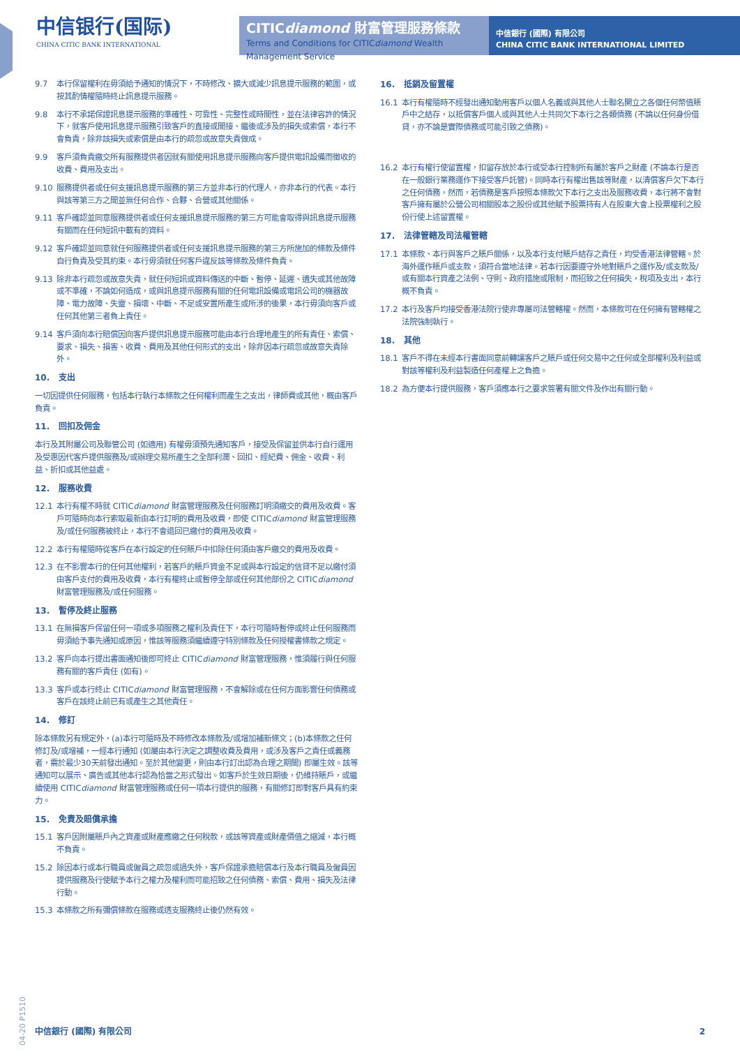中信银行(国际)
CHINA CITIC BANK INTERNATIONAL
CITICdiamond 財富管理服務條款
Terms and Conditions for CITICdiamond Wealth Management Service
中信銀行 (國際) 有限公司
CHINA CITIC BANK INTERNATIONAL LIMITED
9.7 本行保留權利在毋須給予通知的情況下，不時修改、擴大或減少訊息提示服務的範圍，或按其酌情權隨時終止訊息提示服務。
9.8 本行不承諾保證訊息提示服務的準確性、可靠性、完整性或時間性，並在法律容許的情況下，就客戶使用訊息提示服務引致客戶的直接或間接、繼後或涉及的損失或索償，本行不會負責，除非該損失或索償是由本行的疏忽或故意失責做成。
9.9 客戶須負責繳交所有服務提供者因就有關使用訊息提示服務向客戶提供電訊設備而徵收的收費、費用及支出。
9.10 服務提供者或任何支援訊息提示服務的第三方並非本行的代理人，亦非本行的代表。本行與該等第三方之間並無任何合作、合夥、合營或其他關係。
9.11 客戶確認並同意服務提供者或任何支援訊息提示服務的第三方可能會取得與訊息提示服務有關而在任何短訊中載有的資料。
9.12 客戶確認並同意就任何服務提供者或任何支援訊息提示服務的第三方所施加的條款及條件自行負責及受其約束。本行毋須就任何客戶違反該等條款及條件負責。
9.13 除非本行疏忽或故意失責，就任何短訊或資料傳送的中斷、暫停、延遲、遺失或其他故障或不準確，不論如何造成，或與訊息提示服務有關的任何電訊設備或電訊公司的機器故障、電力故障、失靈、損壞、中斷、不足或安置所產生或所涉的後果，本行毋須向客戶或任何其他第三者負上責任。
9.14 客戶須向本行賠償因向客戶提供訊息提示服務可能由本行合理地產生的所有責任、索償、要求、損失、損害、收費、費用及其他任何形式的支出，除非因本行疏忽或故意失責除外。
10. 支出
一切因提供任何服務，包括本行執行本條款之任何權利而產生之支出，律師費或其他，概由客戶負責。
11. 回扣及佣金
本行及其附屬公司及聯管公司 (如適用) 有權毋須預先通知客戶，接受及保留並供本行自行運用及受惠因代客戶提供服務及/或辦理交易所產生之全部利潤、回扣、經紀費、佣金、收費、利益、折扣或其他益處。
12. 服務收費
12.1 本行有權不時就 CITICdiamond 財富管理服務及任何服務訂明須繳交的費用及收費。客戶可隨時向本行索取最新由本行訂明的費用及收費，即使 CITICdiamond 財富管理服務及/或任何服務被終止，本行不會退回已繳付的費用及收費。
12.2 本行有權隨時從客戶在本行設定的任何賬戶中扣除任何須由客戶繳交的費用及收費。
12.3 在不影響本行的任何其他權利，若客戶的賬戶資金不足或與本行設定的信貸不足以繳付須由客戶支付的費用及收費，本行有權終止或暫停全部或任何其他部份之 CITICdiamond 財富管理服務及/或任何服務。
13. 暫停及終止服務
13.1 在無損客戶保留任何一項或多項服務之權利及責任下，本行可隨時暫停或終止任何服務而毋須給予事先通知或原因，惟該等服務須繼續遵守特別條款及任何授權書條款之規定。
13.2 客戶向本行提出書面通知後即可終止 CITICdiamond 財富管理服務，惟須履行與任何服務有關的客戶責任 (如有)。
13.3 客戶或本行終止 CITICdiamond 財富管理服務，不會解除或在任何方面影響任何債務或客戶在該終止前已有或產生之其他責任。
14. 修訂
除本條款另有規定外，(a)本行可隨時及不時修改本條款及/或增加補新條文；(b)本條款之任何修訂及/或增補，一經本行通知 (如屬由本行決定之調整收費及費用，或涉及客戶之責任或義務者，需於最少30天前發出通知。至於其他變更，則由本行訂出認為合理之期間) 即屬生效。該等通知可以展示、廣告或其他本行認為恰當之形式發出。如客戶於生效日期後，仍維持賬戶，或繼續使用 CITICdiamond 財富管理服務或任何一項本行提供的服務，有關修訂即對客戶具有約束力。
15. 免責及賠償承擔
15.1 客戶因附屬賬戶內之資產或財產應繳之任何稅款，或該等資產或財產價值之縮減，本行概不負責。
15.2 除因本行或本行職員或僱員之疏忽或過失外，客戶保證承擔賠償本行及本行職員及僱員因提供服務及行使賦予本行之權力及權利而可能招致之任何債務、索償、費用、損失及法律行動。
15.3 本條款之所有彌償條款在服務或透支服務終止後仍然有效。
16. 抵銷及留置權
16.1 本行有權隨時不經發出通知動用客戶以個人名義或與其他人士聯名開立之各個任何幣值賬戶中之結存，以抵償客戶個人或與其他人士共同欠下本行之各類債務 (不論以任何身份借貸，亦不論是實際債務或可能引致之債務)。
16.2 本行有權行使留置權，扣留存放於本行或受本行控制所有屬於客戶之財產 (不論本行是否在一般銀行業務運作下接受客戶託管)。同時本行有權出售該等財產，以清償客戶欠下本行之任何債務，然而，若債務是客戶按照本條款欠下本行之支出及服務收費，本行將不會對客戶擁有屬於公營公司相關股本之股份或其他賦予股票持有人在股東大會上投票權利之股份行使上述留置權。
17. 法律管轄及司法權管轄
17.1 本條款、本行與客戶之賬戶關係，以及本行支付賬戶結存之責任，均受香港法律管轄。於海外運作賬戶或支款，須符合當地法律。若本行因要遵守外地對賬戶之運作及/或支款及/或有關本行資產之法例、守則、政府措施或限制，而招致之任何損失，稅項及支出，本行概不負責。
17.2 本行及客戶均接受香港法院行使非專屬司法管轄權。然而，本條款可在任何擁有管轄權之法院強制執行。
18. 其他
18.1 客戶不得在未經本行書面同意前轉讓客戶之賬戶或任何交易中之任何或全部權利及利益或對該等權利及利益製造任何產權上之負擔。
18.2 為方便本行提供服務，客戶須應本行之要求簽署有關文件及作出有關行動。
04-20 P1510
中信銀行 (國際) 有限公司 2